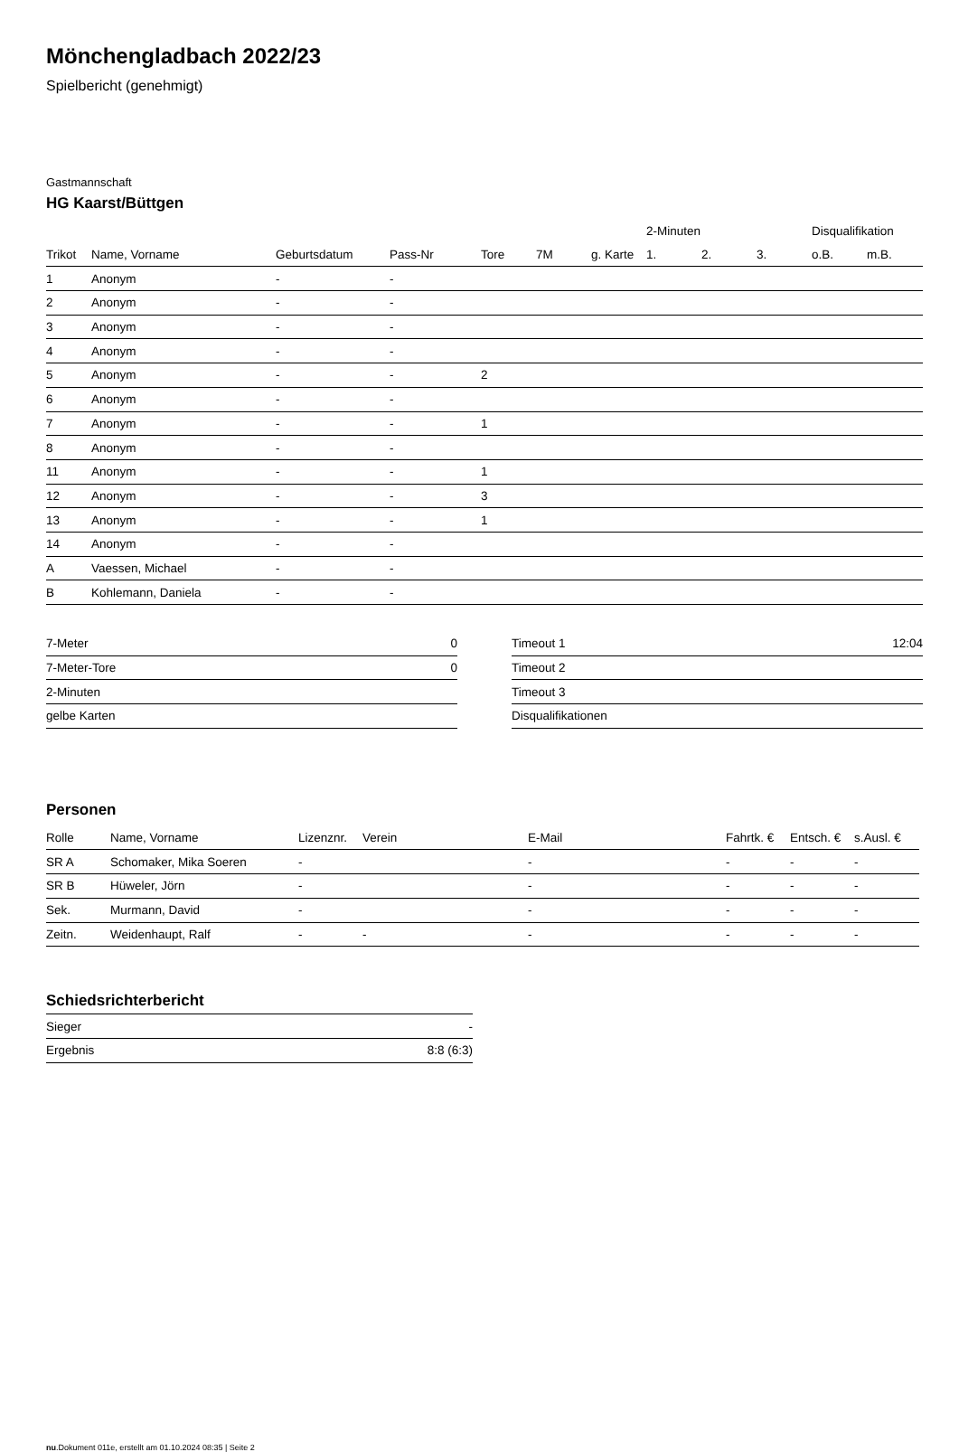Mönchengladbach 2022/23
Spielbericht (genehmigt)
Gastmannschaft
HG Kaarst/Büttgen
| | | | | | | | 2-Minuten | | | Disqualifikation | |
| --- | --- | --- | --- | --- | --- | --- | --- | --- | --- | --- | --- |
| Trikot | Name, Vorname | Geburtsdatum | Pass-Nr | Tore | 7M | g. Karte | 1. | 2. | 3. | o.B. | m.B. |
| 1 | Anonym | - | - | | | | | | | | |
| 2 | Anonym | - | - | | | | | | | | |
| 3 | Anonym | - | - | | | | | | | | |
| 4 | Anonym | - | - | | | | | | | | |
| 5 | Anonym | - | - | 2 | | | | | | | |
| 6 | Anonym | - | - | | | | | | | | |
| 7 | Anonym | - | - | 1 | | | | | | | |
| 8 | Anonym | - | - | | | | | | | | |
| 11 | Anonym | - | - | 1 | | | | | | | |
| 12 | Anonym | - | - | 3 | | | | | | | |
| 13 | Anonym | - | - | 1 | | | | | | | |
| 14 | Anonym | - | - | | | | | | | | |
| A | Vaessen, Michael | - | - | | | | | | | | |
| B | Kohlemann, Daniela | - | - | | | | | | | | |
| 7-Meter | 0 |
| 7-Meter-Tore | 0 |
| 2-Minuten | |
| gelbe Karten | |
| Timeout 1 | 12:04 |
| Timeout 2 | |
| Timeout 3 | |
| Disqualifikationen | |
Personen
| Rolle | Name, Vorname | Lizenznr. | Verein | E-Mail | Fahrtk. € | Entsch. € | s.Ausl. € |
| --- | --- | --- | --- | --- | --- | --- | --- |
| SR A | Schomaker, Mika Soeren | - | | - | - | - | - |
| SR B | Hüweler, Jörn | - | | - | - | - | - |
| Sek. | Murmann, David | - | | - | - | - | - |
| Zeitn. | Weidenhaupt, Ralf | - | - | - | - | - | - |
Schiedsrichterbericht
| Sieger | - |
| Ergebnis | 8:8 (6:3) |
nu.Dokument 011e, erstellt am 01.10.2024 08:35 | Seite 2